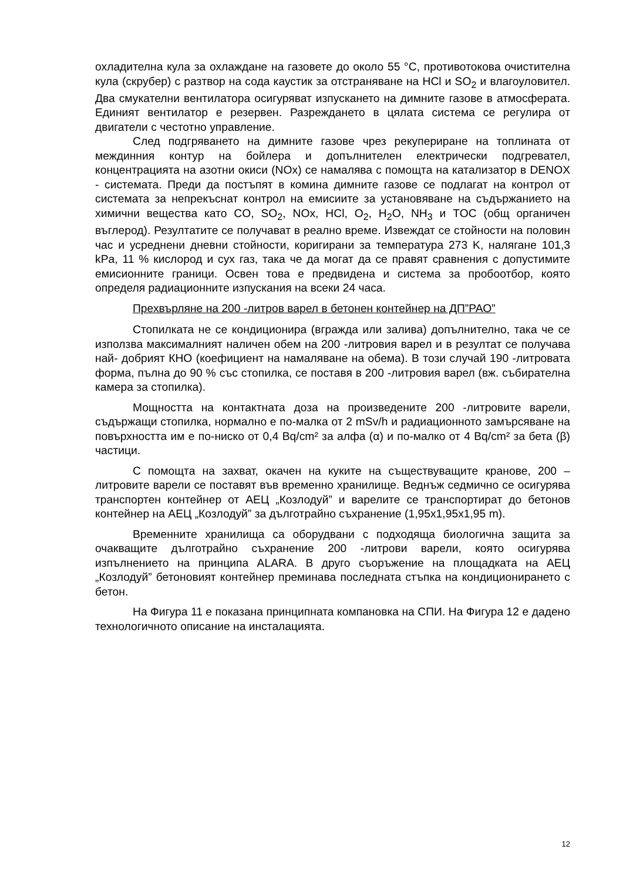охладителна кула за охлаждане на газовете до около 55 °C, противотокова очистителна кула (скрубер) с разтвор на сода каустик за отстраняване на HCl и SO<sub>2</sub> и влагоуловител. Два смукателни вентилатора осигуряват изпускането на димните газове в атмосферата. Единият вентилатор е резервен. Разреждането в цялата система се регулира от двигатели с честотно управление.
След подгряването на димните газове чрез рекупериране на топлината от междинния контур на бойлера и допълнителен електрически подгревател, концентрацията на азотни окиси (NOx) се намалява с помощта на катализатор в DENOX - системата. Преди да постъпят в комина димните газове се подлагат на контрол от системата за непрекъснат контрол на емисиите за установяване на съдържанието на химични вещества като CO, SO<sub>2</sub>, NOx, HCl, O<sub>2</sub>, H<sub>2</sub>O, NH<sub>3</sub> и TOC (общ органичен въглерод). Резултатите се получават в реално време. Извеждат се стойности на половин час и усреднени дневни стойности, коригирани за температура 273 K, налягане 101,3 kPa, 11 % кислород и сух газ, така че да могат да се правят сравнения с допустимите емисионните граници. Освен това е предвидена и система за пробоотбор, която определя радиационните изпускания на всеки 24 часа.
Прехвърляне на 200 -литров варел в бетонен контейнер на ДП”РАО”
Стопилката не се кондиционира (вгражда или залива) допълнително, така че се използва максималният наличен обем на 200 -литровия варел и в резултат се получава най- добрият КНО (коефициент на намаляване на обема). В този случай 190 -литровата форма, пълна до 90 % със стопилка, се поставя в 200 -литровия варел (вж. събирателна камера за стопилка).
Мощността на контактната доза на произведените 200 -литровите варели, съдържащи стопилка, нормално е по-малка от 2 mSv/h и радиационното замърсяване на повърхността им е по-ниско от 0,4 Bq/cm² за алфа (α) и по-малко от 4 Bq/cm² за бета (β) частици.
С помощта на захват, окачен на куките на съществуващите кранове, 200 – литровите варели се поставят във временно хранилище. Веднъж седмично се осигурява транспортен контейнер от АЕЦ „Козлодуй” и варелите се транспортират до бетонов контейнер на АЕЦ „Козлодуй” за дълготрайно съхранение (1,95x1,95x1,95 m).
Временните хранилища са оборудвани с подходяща биологична защита за очакващите дълготрайно съхранение 200 -литрови варели, която осигурява изпълнението на принципа ALARA. В друго съоръжение на площадката на АЕЦ „Козлодуй” бетоновият контейнер преминава последната стъпка на кондиционирането с бетон.
На Фигура 11 е показана принципната компановка на СПИ. На Фигура 12 е дадено технологичното описание на инсталацията.
12